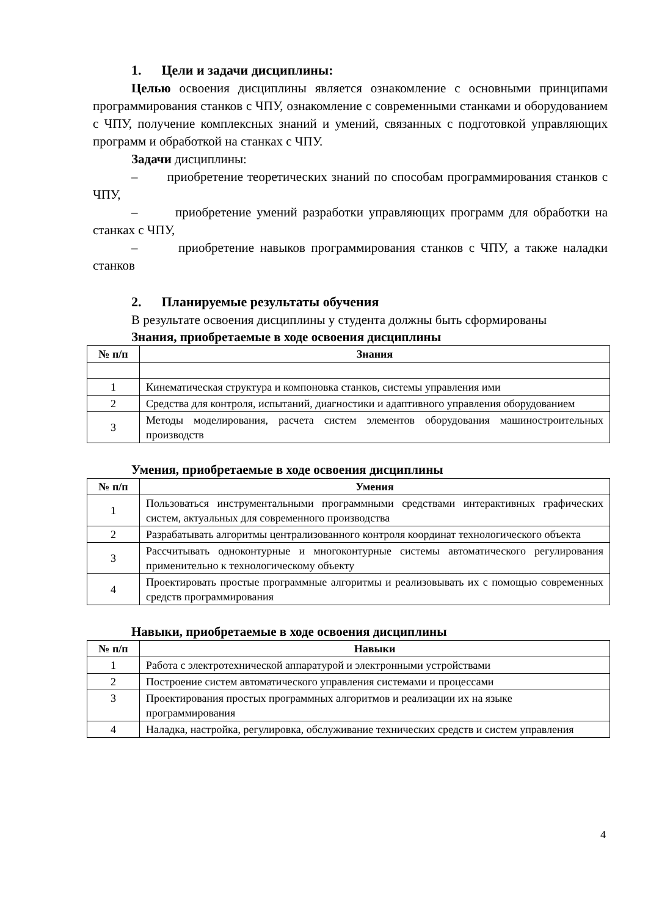1. Цели и задачи дисциплины:
Целью освоения дисциплины является ознакомление с основными принципами программирования станков с ЧПУ, ознакомление с современными станками и оборудованием с ЧПУ, получение комплексных знаний и умений, связанных с подготовкой управляющих программ и обработкой на станках с ЧПУ.
Задачи дисциплины:
– приобретение теоретических знаний по способам программирования станков с ЧПУ,
– приобретение умений разработки управляющих программ для обработки на станках с ЧПУ,
– приобретение навыков программирования станков с ЧПУ, а также наладки станков
2. Планируемые результаты обучения
В результате освоения дисциплины у студента должны быть сформированы
Знания, приобретаемые в ходе освоения дисциплины
| № п/п | Знания |
| --- | --- |
| 1 | Кинематическая структура и компоновка станков, системы управления ими |
| 2 | Средства для контроля, испытаний, диагностики и адаптивного управления оборудованием |
| 3 | Методы моделирования, расчета систем элементов оборудования машиностроительных производств |
Умения, приобретаемые в ходе освоения дисциплины
| № п/п | Умения |
| --- | --- |
| 1 | Пользоваться инструментальными программными средствами интерактивных графических систем, актуальных для современного производства |
| 2 | Разрабатывать алгоритмы централизованного контроля координат технологического объекта |
| 3 | Рассчитывать одноконтурные и многоконтурные системы автоматического регулирования применительно к технологическому объекту |
| 4 | Проектировать простые программные алгоритмы и реализовывать их с помощью современных средств программирования |
Навыки, приобретаемые в ходе освоения дисциплины
| № п/п | Навыки |
| --- | --- |
| 1 | Работа с электротехнической аппаратурой и электронными устройствами |
| 2 | Построение систем автоматического управления системами и процессами |
| 3 | Проектирования простых программных алгоритмов и реализации их на языке программирования |
| 4 | Наладка, настройка, регулировка, обслуживание технических средств и систем управления |
4